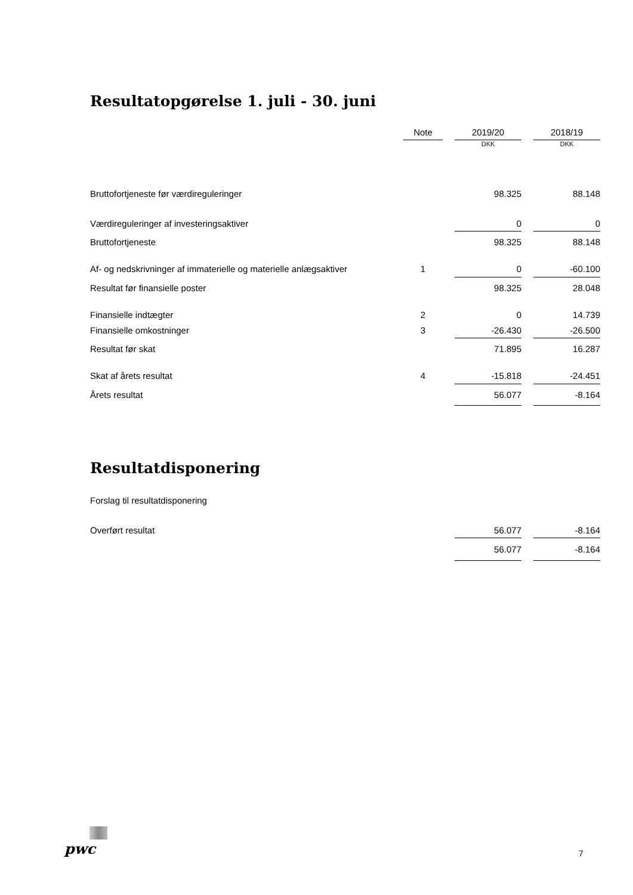Resultatopgørelse 1. juli - 30. juni
| | Note | | 2019/20 | | 2018/19 |
| | | | DKK | | DKK |
| Bruttofortjeneste før værdireguleringer | | | 98.325 | | 88.148 |
| Værdireguleringer af investeringsaktiver | | | 0 | | 0 |
| Bruttofortjeneste | | | 98.325 | | 88.148 |
| Af- og nedskrivninger af immaterielle og materielle anlægsaktiver | 1 | | 0 | | -60.100 |
| Resultat før finansielle poster | | | 98.325 | | 28.048 |
| Finansielle indtægter | 2 | | 0 | | 14.739 |
| Finansielle omkostninger | 3 | | -26.430 | | -26.500 |
| Resultat før skat | | | 71.895 | | 16.287 |
| Skat af årets resultat | 4 | | -15.818 | | -24.451 |
| Årets resultat | | | 56.077 | | -8.164 |
Resultatdisponering
| Forslag til resultatdisponering | | | | | |
| Overført resultat | | | 56.077 | | -8.164 |
| | | | 56.077 | | -8.164 |
pwc 7